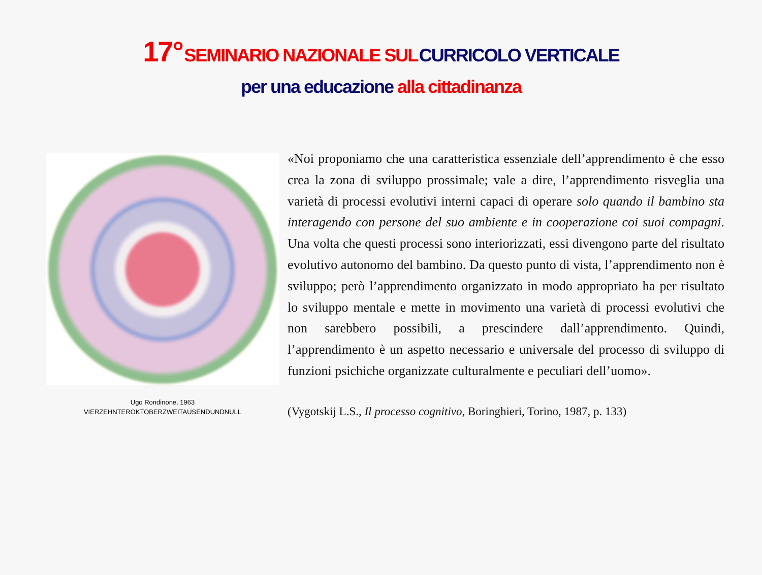17° SEMINARIO NAZIONALE SUL CURRICOLO VERTICALE
per una educazione alla cittadinanza
Ugo Rondinone, 1963
VIERZEHNTEROKTOBERZWEITAUSENDUNDNULL
«Noi proponiamo che una caratteristica essenziale dell’apprendimento è che esso crea la zona di sviluppo prossimale; vale a dire, l’apprendimento risveglia una varietà di processi evolutivi interni capaci di operare solo quando il bambino sta interagendo con persone del suo ambiente e in cooperazione coi suoi compagni. Una volta che questi processi sono interiorizzati, essi divengono parte del risultato evolutivo autonomo del bambino. Da questo punto di vista, l’apprendimento non è sviluppo; però l’apprendimento organizzato in modo appropriato ha per risultato lo sviluppo mentale e mette in movimento una varietà di processi evolutivi che non sarebbero possibili, a prescindere dall’apprendimento. Quindi, l’apprendimento è un aspetto necessario e universale del processo di sviluppo di funzioni psichiche organizzate culturalmente e peculiari dell’uomo».
(Vygotskij L.S., Il processo cognitivo, Boringhieri, Torino, 1987, p. 133)